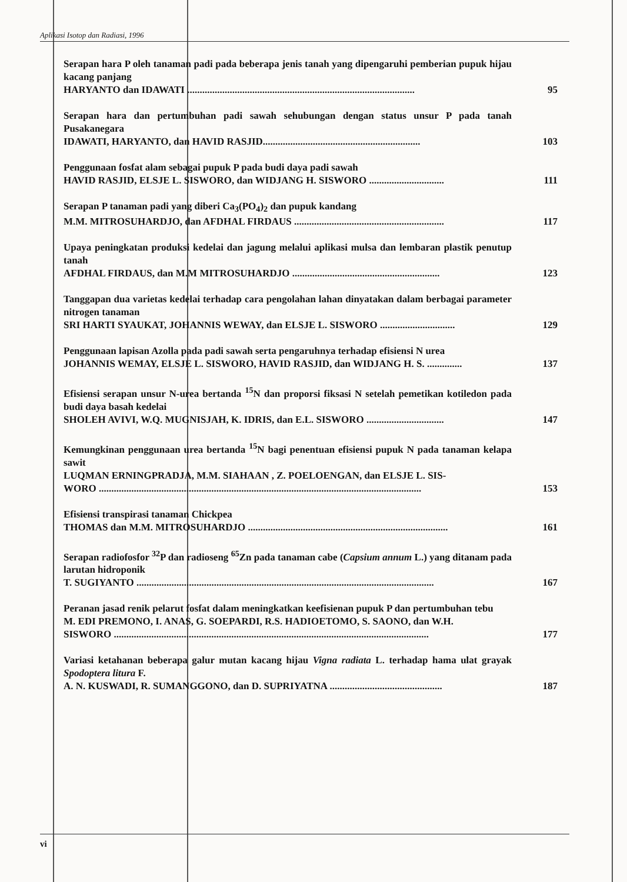Aplikasi Isotop dan Radiasi, 1996
Serapan hara P oleh tanaman padi pada beberapa jenis tanah yang dipengaruhi pemberian pupuk hijau kacang panjang
HARYANTO dan IDAWATI ........................................................................................... 95
Serapan hara dan pertumbuhan padi sawah sehubungan dengan status unsur P pada tanah Pusakanegara
IDAWATI, HARYANTO, dan HAVID RASJID............................................................... 103
Penggunaan fosfat alam sebagai pupuk P pada budi daya padi sawah
HAVID RASJID, ELSJE L. SISWORO, dan WIDJANG H. SISWORO .............................. 111
Serapan P tanaman padi yang diberi Ca<sub>3</sub>(PO<sub>4</sub>)<sub>2</sub> dan pupuk kandang
M.M. MITROSUHARDJO, dan AFDHAL FIRDAUS ............................................................ 117
Upaya peningkatan produksi kedelai dan jagung melalui aplikasi mulsa dan lembaran plastik penutup tanah
AFDHAL FIRDAUS, dan M.M MITROSUHARDJO ........................................................... 123
Tanggapan dua varietas kedelai terhadap cara pengolahan lahan dinyatakan dalam berbagai parameter nitrogen tanaman
SRI HARTI SYAUKAT, JOHANNIS WEWAY, dan ELSJE L. SISWORO .............................. 129
Penggunaan lapisan Azolla pada padi sawah serta pengaruhnya terhadap efisiensi N urea
JOHANNIS WEMAY, ELSJE L. SISWORO, HAVID RASJID, dan WIDJANG H. S. .............. 137
Efisiensi serapan unsur N-urea bertanda <sup>15</sup>N dan proporsi fiksasi N setelah pemetikan kotiledon pada budi daya basah kedelai
SHOLEH AVIVI, W.Q. MUGNISJAH, K. IDRIS, dan E.L. SISWORO ............................... 147
Kemungkinan penggunaan urea bertanda <sup>15</sup>N bagi penentuan efisiensi pupuk N pada tanaman kelapa sawit
LUQMAN ERNINGPRADJA, M.M. SIAHAAN , Z. POELOENGAN, dan ELSJE L. SIS-
WORO ................................................................................................................................. 153
Efisiensi transpirasi tanaman Chickpea
THOMAS dan M.M. MITROSUHARDJO ................................................................................ 161
Serapan radiofosfor <sup>32</sup>P dan radioseng <sup>65</sup>Zn pada tanaman cabe (Capsium annum L.) yang ditanam pada larutan hidroponik
T. SUGIYANTO ....................................................................................................................... 167
Peranan jasad renik pelarut fosfat dalam meningkatkan keefisienan pupuk P dan pertumbuhan tebu
M. EDI PREMONO, I. ANAS, G. SOEPARDI, R.S. HADIOETOMO, S. SAONO, dan W.H.
SISWORO .............................................................................................................................. 177
Variasi ketahanan beberapa galur mutan kacang hijau Vigna radiata L. terhadap hama ulat grayak Spodoptera litura F.
A. N. KUSWADI, R. SUMANGGONO, dan D. SUPRIYATNA ............................................. 187
vi